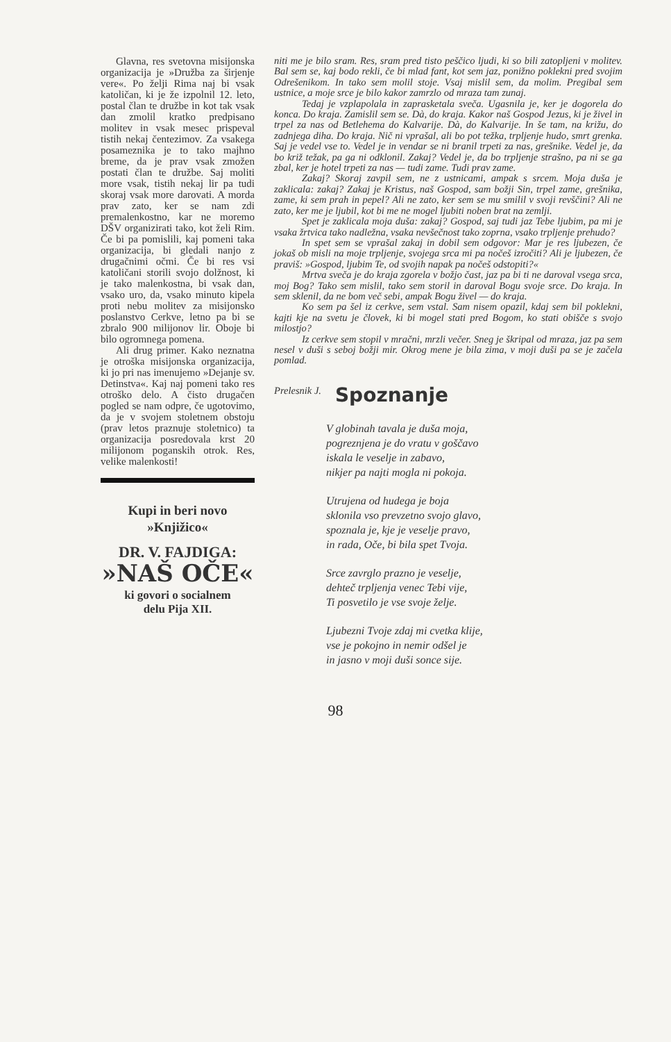Glavna, res svetovna misijonska organizacija je »Družba za širjenje vere«. Po želji Rima naj bi vsak katoličan, ki je že izpolnil 12. leto, postal član te družbe in kot tak vsak dan zmolil kratko predpisano molitev in vsak mesec prispeval tistih nekaj čentezimov. Za vsakega posameznika je to tako majhno breme, da je prav vsak zmožen postati član te družbe. Saj moliti more vsak, tistih nekaj lir pa tudi skoraj vsak more darovati. A morda prav zato, ker se nam zdi premalenkostno, kar ne moremo DŠV organizirati tako, kot želi Rim. Če bi pa pomislili, kaj pomeni taka organizacija, bi gledali nanjo z drugačnimi očmi. Če bi res vsi katoličani storili svojo dolžnost, ki je tako malenkostna, bi vsak dan, vsako uro, da, vsako minuto kipela proti nebu molitev za misijonsko poslanstvo Cerkve, letno pa bi se zbralo 900 milijonov lir. Oboje bi bilo ogromnega pomena.
Ali drug primer. Kako neznatna je otroška misijonska organizacija, ki jo pri nas imenujemo »Dejanje sv. Detinstva«. Kaj naj pomeni tako res otroško delo. A čisto drugačen pogled se nam odpre, če ugotovimo, da je v svojem stoletnem obstoju (prav letos praznuje stoletnico) ta organizacija posredovala krst 20 milijonom poganskih otrok. Res, velike malenkosti!
Kupi in beri novo
»Knjižico«
DR. V. FAJDIGA:
»NAŠ OČE«
ki govori o socialnem
delu Pija XII.
niti me je bilo sram. Res, sram pred tisto peščico ljudi, ki so bili zatopljeni v molitev. Bal sem se, kaj bodo rekli, če bi mlad fant, kot sem jaz, ponižno poklekni pred svojim Odrešenikom. In tako sem molil stoje. Vsaj mislil sem, da molim. Pregibal sem ustnice, a moje srce je bilo kakor zamrzlo od mraza tam zunaj.
Tedaj je vzplapolala in zaprasketala sveča. Ugasnila je, ker je dogorela do konca. Do kraja. Zamislil sem se. Dà, do kraja. Kakor naš Gospod Jezus, ki je živel in trpel za nas od Betlehema do Kalvarije. Dà, do Kalvarije. In še tam, na križu, do zadnjega diha. Do kraja. Nič ni vprašal, ali bo pot težka, trpljenje hudo, smrt grenka. Saj je vedel vse to. Vedel je in vendar se ni branil trpeti za nas, grešnike. Vedel je, da bo križ težak, pa ga ni odklonil. Zakaj? Vedel je, da bo trpljenje strašno, pa ni se ga zbal, ker je hotel trpeti za nas — tudi zame. Tudi prav zame.
Zakaj? Skoraj zavpil sem, ne z ustnicami, ampak s srcem. Moja duša je zaklicala: zakaj? Zakaj je Kristus, naš Gospod, sam božji Sin, trpel zame, grešnika, zame, ki sem prah in pepel? Ali ne zato, ker sem se mu smilil v svoji revščini? Ali ne zato, ker me je ljubil, kot bi me ne mogel ljubiti noben brat na zemlji.
Spet je zaklicala moja duša: zakaj? Gospod, saj tudi jaz Tebe ljubim, pa mi je vsaka žrtvica tako nadležna, vsaka nevšečnost tako zoprna, vsako trpljenje prehudo?
In spet sem se vprašal zakaj in dobil sem odgovor: Mar je res ljubezen, če jokaš ob misli na moje trpljenje, svojega srca mi pa nočeš izročiti? Ali je ljubezen, če praviš: »Gospod, ljubim Te, od svojih napak pa nočeš odstopiti?«
Mrtva sveča je do kraja zgorela v božjo čast, jaz pa bi ti ne daroval vsega srca, moj Bog? Tako sem mislil, tako sem storil in daroval Bogu svoje srce. Do kraja. In sem sklenil, da ne bom več sebi, ampak Bogu živel — do kraja.
Ko sem pa šel iz cerkve, sem vstal. Sam nisem opazil, kdaj sem bil poklekni, kajti kje na svetu je človek, ki bi mogel stati pred Bogom, ko stati obišče s svojo milostjo?
Iz cerkve sem stopil v mračni, mrzli večer. Sneg je škripal od mraza, jaz pa sem nesel v duši s seboj božji mir. Okrog mene je bila zima, v moji duši pa se je začela pomlad.
Prelesnik J. Spoznanje
V globinah tavala je duša moja,
pogreznjena je do vratu v goščavo
iskala le veselje in zabavo,
nikjer pa najti mogla ni pokoja.
Utrujena od hudega je boja
sklonila vso prevzetno svojo glavo,
spoznala je, kje je veselje pravo,
in rada, Oče, bi bila spet Tvoja.
Srce zavrglo prazno je veselje,
dehteč trpljenja venec Tebi vije,
Ti posvetilo je vse svoje želje.
Ljubezni Tvoje zdaj mi cvetka klije,
vse je pokojno in nemir odšel je
in jasno v moji duši sonce sije.
98